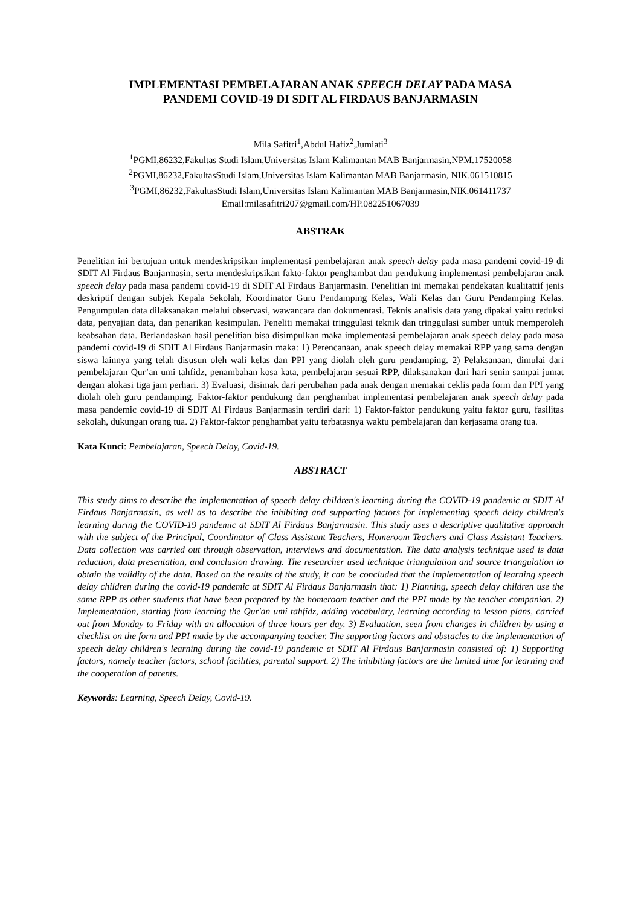IMPLEMENTASI PEMBELAJARAN ANAK SPEECH DELAY PADA MASA
PANDEMI COVID-19 DI SDIT AL FIRDAUS BANJARMASIN
Mila Safitri<sup>1</sup>,Abdul Hafiz<sup>2</sup>,Jumiati<sup>3</sup>
<sup>1</sup> PGMI,86232,Fakultas Studi Islam,Universitas Islam Kalimantan MAB Banjarmasin,NPM.17520058
<sup>2</sup> PGMI,86232,FakultasStudi Islam,Universitas Islam Kalimantan MAB Banjarmasin, NIK.061510815
<sup>3</sup> PGMI,86232,FakultasStudi Islam,Universitas Islam Kalimantan MAB Banjarmasin,NIK.061411737
Email:milasafitri207@gmail.com/HP.082251067039
ABSTRAK
Penelitian ini bertujuan untuk mendeskripsikan implementasi pembelajaran anak speech delay pada masa pandemi covid-19 di SDIT Al Firdaus Banjarmasin, serta mendeskripsikan fakto-faktor penghambat dan pendukung implementasi pembelajaran anak speech delay pada masa pandemi covid-19 di SDIT Al Firdaus Banjarmasin. Penelitian ini memakai pendekatan kualitattif jenis deskriptif dengan subjek Kepala Sekolah, Koordinator Guru Pendamping Kelas, Wali Kelas dan Guru Pendamping Kelas. Pengumpulan data dilaksanakan melalui observasi, wawancara dan dokumentasi. Teknis analisis data yang dipakai yaitu reduksi data, penyajian data, dan penarikan kesimpulan. Peneliti memakai tringgulasi teknik dan tringgulasi sumber untuk memperoleh keabsahan data. Berlandaskan hasil penelitian bisa disimpulkan maka implementasi pembelajaran anak speech delay pada masa pandemi covid-19 di SDIT Al Firdaus Banjarmasin maka: 1) Perencanaan, anak speech delay memakai RPP yang sama dengan siswa lainnya yang telah disusun oleh wali kelas dan PPI yang diolah oleh guru pendamping. 2) Pelaksanaan, dimulai dari pembelajaran Qur’an umi tahfidz, penambahan kosa kata, pembelajaran sesuai RPP, dilaksanakan dari hari senin sampai jumat dengan alokasi tiga jam perhari. 3) Evaluasi, disimak dari perubahan pada anak dengan memakai ceklis pada form dan PPI yang diolah oleh guru pendamping. Faktor-faktor pendukung dan penghambat implementasi pembelajaran anak speech delay pada masa pandemic covid-19 di SDIT Al Firdaus Banjarmasin terdiri dari: 1) Faktor-faktor pendukung yaitu faktor guru, fasilitas sekolah, dukungan orang tua. 2) Faktor-faktor penghambat yaitu terbatasnya waktu pembelajaran dan kerjasama orang tua.
Kata Kunci: Pembelajaran, Speech Delay, Covid-19.
ABSTRACT
This study aims to describe the implementation of speech delay children's learning during the COVID-19 pandemic at SDIT Al Firdaus Banjarmasin, as well as to describe the inhibiting and supporting factors for implementing speech delay children's learning during the COVID-19 pandemic at SDIT Al Firdaus Banjarmasin. This study uses a descriptive qualitative approach with the subject of the Principal, Coordinator of Class Assistant Teachers, Homeroom Teachers and Class Assistant Teachers. Data collection was carried out through observation, interviews and documentation. The data analysis technique used is data reduction, data presentation, and conclusion drawing. The researcher used technique triangulation and source triangulation to obtain the validity of the data. Based on the results of the study, it can be concluded that the implementation of learning speech delay children during the covid-19 pandemic at SDIT Al Firdaus Banjarmasin that: 1) Planning, speech delay children use the same RPP as other students that have been prepared by the homeroom teacher and the PPI made by the teacher companion. 2) Implementation, starting from learning the Qur'an umi tahfidz, adding vocabulary, learning according to lesson plans, carried out from Monday to Friday with an allocation of three hours per day. 3) Evaluation, seen from changes in children by using a checklist on the form and PPI made by the accompanying teacher. The supporting factors and obstacles to the implementation of speech delay children's learning during the covid-19 pandemic at SDIT Al Firdaus Banjarmasin consisted of: 1) Supporting factors, namely teacher factors, school facilities, parental support. 2) The inhibiting factors are the limited time for learning and the cooperation of parents.
Keywords: Learning, Speech Delay, Covid-19.